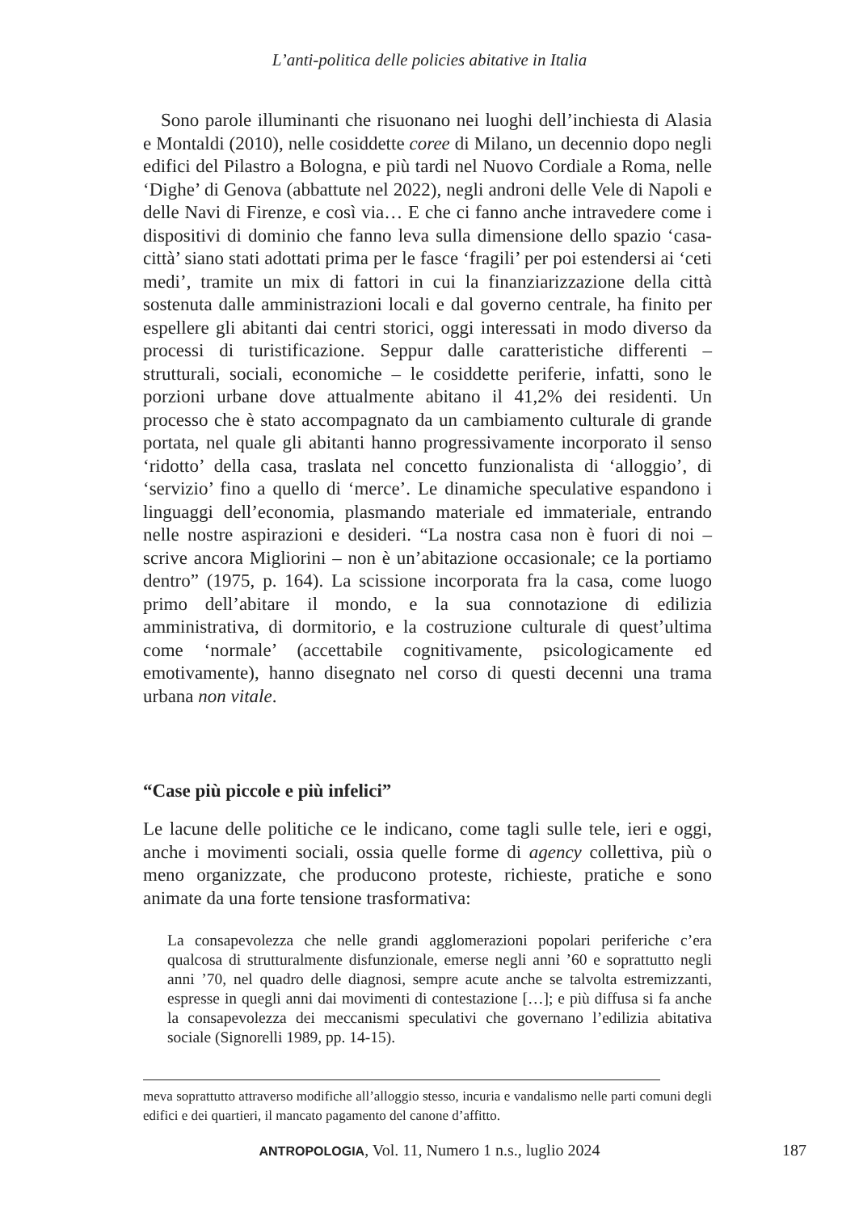L’anti-politica delle policies abitative in Italia
Sono parole illuminanti che risuonano nei luoghi dell’inchiesta di Alasia e Montaldi (2010), nelle cosiddette coree di Milano, un decennio dopo negli edifici del Pilastro a Bologna, e più tardi nel Nuovo Cordiale a Roma, nelle ‘Dighe’ di Genova (abbattute nel 2022), negli androni delle Vele di Napoli e delle Navi di Firenze, e così via… E che ci fanno anche intravedere come i dispositivi di dominio che fanno leva sulla dimensione dello spazio ‘casa-città’ siano stati adottati prima per le fasce ‘fragili’ per poi estendersi ai ‘ceti medi’, tramite un mix di fattori in cui la finanziarizzazione della città sostenuta dalle amministrazioni locali e dal governo centrale, ha finito per espellere gli abitanti dai centri storici, oggi interessati in modo diverso da processi di turistificazione. Seppur dalle caratteristiche differenti – strutturali, sociali, economiche – le cosiddette periferie, infatti, sono le porzioni urbane dove attualmente abitano il 41,2% dei residenti. Un processo che è stato accompagnato da un cambiamento culturale di grande portata, nel quale gli abitanti hanno progressivamente incorporato il senso ‘ridotto’ della casa, traslata nel concetto funzionalista di ‘alloggio’, di ‘servizio’ fino a quello di ‘merce’. Le dinamiche speculative espandono i linguaggi dell’economia, plasmando materiale ed immateriale, entrando nelle nostre aspirazioni e desideri. “La nostra casa non è fuori di noi – scrive ancora Migliorini – non è un’abitazione occasionale; ce la portiamo dentro” (1975, p. 164). La scissione incorporata fra la casa, come luogo primo dell’abitare il mondo, e la sua connotazione di edilizia amministrativa, di dormitorio, e la costruzione culturale di quest’ultima come ‘normale’ (accettabile cognitivamente, psicologicamente ed emotivamente), hanno disegnato nel corso di questi decenni una trama urbana non vitale.
“Case più piccole e più infelici”
Le lacune delle politiche ce le indicano, come tagli sulle tele, ieri e oggi, anche i movimenti sociali, ossia quelle forme di agency collettiva, più o meno organizzate, che producono proteste, richieste, pratiche e sono animate da una forte tensione trasformativa:
La consapevolezza che nelle grandi agglomerazioni popolari periferiche c’era qualcosa di strutturalmente disfunzionale, emerse negli anni ’60 e soprattutto negli anni ’70, nel quadro delle diagnosi, sempre acute anche se talvolta estremizzanti, espresse in quegli anni dai movimenti di contestazione […]; e più diffusa si fa anche la consapevolezza dei meccanismi speculativi che governano l’edilizia abitativa sociale (Signorelli 1989, pp. 14-15).
meva soprattutto attraverso modifiche all’alloggio stesso, incuria e vandalismo nelle parti comuni degli edifici e dei quartieri, il mancato pagamento del canone d’affitto.
ANTROPOLOGIA, Vol. 11, Numero 1 n.s., luglio 2024 187